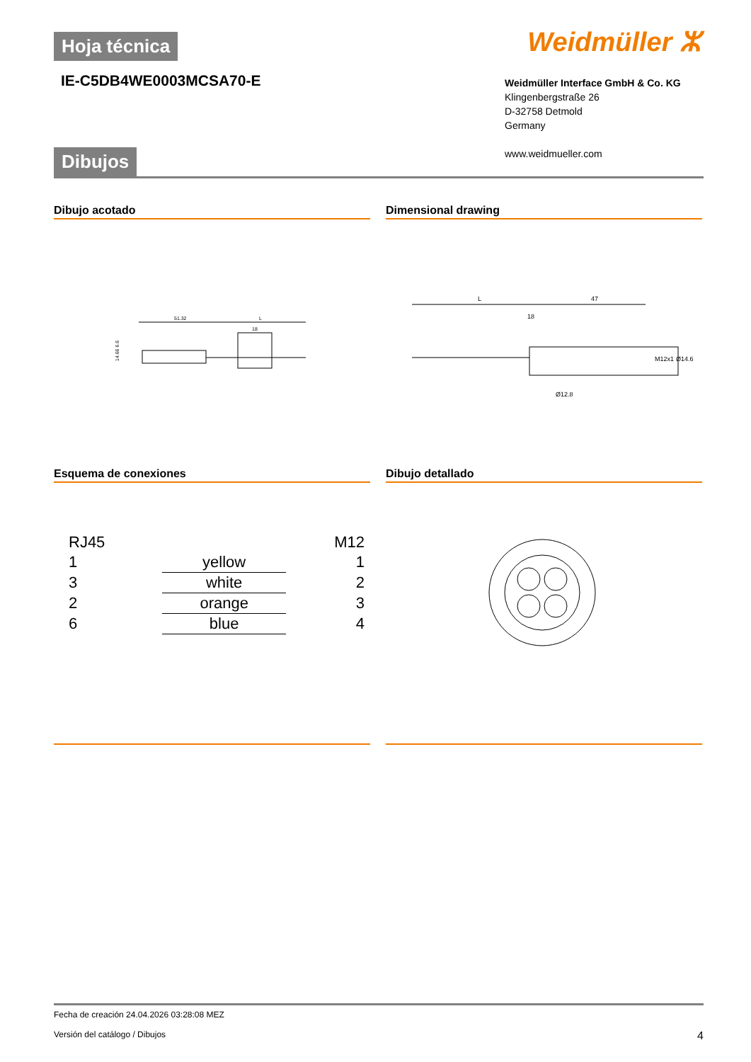Hoja técnica
IE-C5DB4WE0003MCSA70-E
Weidmüller ⵣ
Weidmüller Interface GmbH & Co. KG
Klingenbergstraße 26
D-32758 Detmold
Germany
www.weidmueller.com
Dibujos
Dibujo acotado
51.32
L
18
14.66 6.6
Dimensional drawing
L
47
18
Ø12.8
M12x1
Ø14.6
Esquema de conexiones
| RJ45 | | M12 |
| 1 | yellow | 1 |
| 3 | white | 2 |
| 2 | orange | 3 |
| 6 | blue | 4 |
Dibujo detallado
Fecha de creación 24.04.2026 03:28:08 MEZ
Versión del catálogo / Dibujos 4